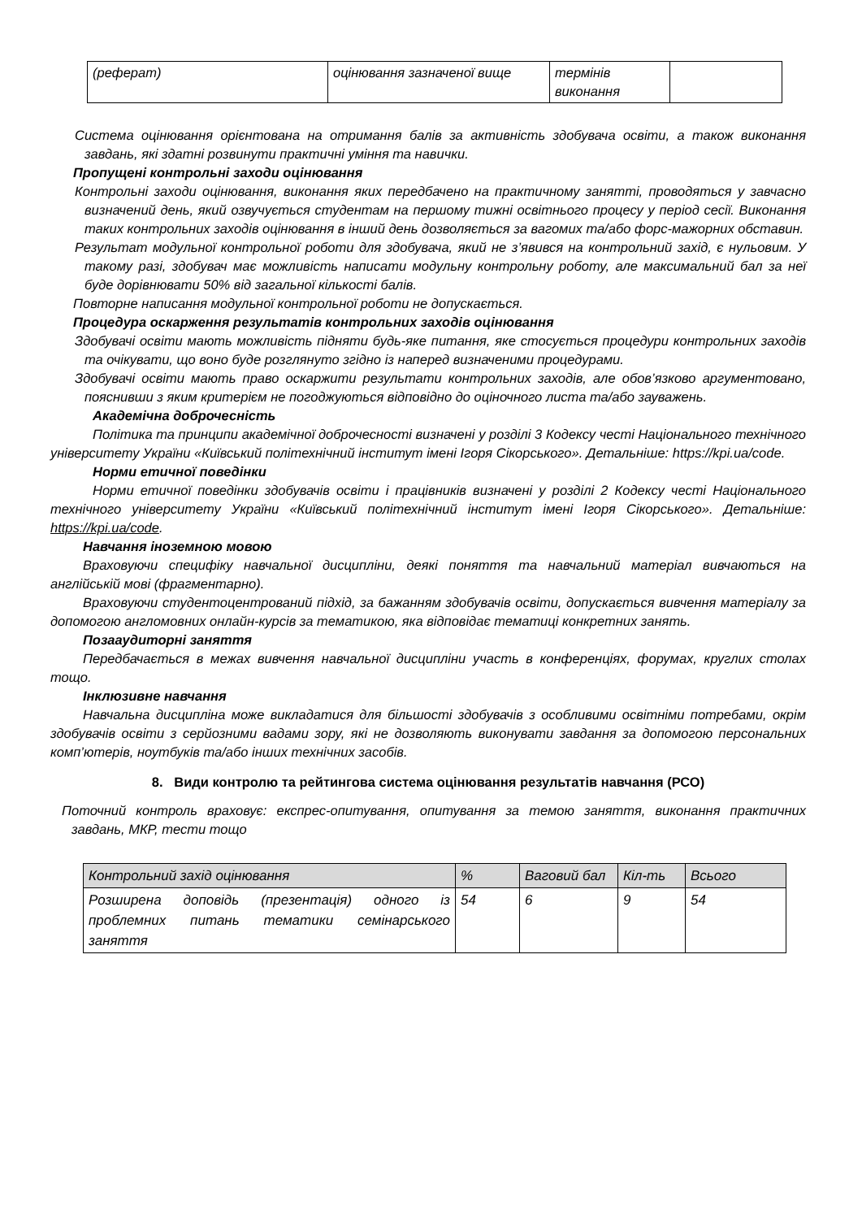| (реферат) | оцінювання зазначеної вище | термінів виконання | |
Система оцінювання орієнтована на отримання балів за активність здобувача освіти, а також виконання завдань, які здатні розвинути практичні уміння та навички.
Пропущені контрольні заходи оцінювання
Контрольні заходи оцінювання, виконання яких передбачено на практичному занятті, проводяться у завчасно визначений день, який озвучується студентам на першому тижні освітнього процесу у період сесії. Виконання таких контрольних заходів оцінювання в інший день дозволяється за вагомих та/або форс-мажорних обставин.
Результат модульної контрольної роботи для здобувача, який не з’явився на контрольний захід, є нульовим. У такому разі, здобувач має можливість написати модульну контрольну роботу, але максимальний бал за неї буде дорівнювати 50% від загальної кількості балів.
Повторне написання модульної контрольної роботи не допускається.
Процедура оскарження результатів контрольних заходів оцінювання
Здобувачі освіти мають можливість підняти будь-яке питання, яке стосується процедури контрольних заходів та очікувати, що воно буде розглянуто згідно із наперед визначеними процедурами.
Здобувачі освіти мають право оскаржити результати контрольних заходів, але обов’язково аргументовано, пояснивши з яким критерієм не погоджуються відповідно до оціночного листа та/або зауважень.
Академічна доброчесність
Політика та принципи академічної доброчесності визначені у розділі 3 Кодексу честі Національного технічного університету України «Київський політехнічний інститут імені Ігоря Сікорського». Детальніше: https://kpi.ua/code.
Норми етичної поведінки
Норми етичної поведінки здобувачів освіти і працівників визначені у розділі 2 Кодексу честі Національного технічного університету України «Київський політехнічний інститут імені Ігоря Сікорського». Детальніше: https://kpi.ua/code.
Навчання іноземною мовою
Враховуючи специфіку навчальної дисципліни, деякі поняття та навчальний матеріал вивчаються на англійській мові (фрагментарно).
Враховуючи студентоцентрований підхід, за бажанням здобувачів освіти, допускається вивчення матеріалу за допомогою англомовних онлайн-курсів за тематикою, яка відповідає тематиці конкретних занять.
Позааудиторні заняття
Передбачається в межах вивчення навчальної дисципліни участь в конференціях, форумах, круглих столах тощо.
Інклюзивне навчання
Навчальна дисципліна може викладатися для більшості здобувачів з особливими освітніми потребами, окрім здобувачів освіти з серйозними вадами зору, які не дозволяють виконувати завдання за допомогою персональних комп’ютерів, ноутбуків та/або інших технічних засобів.
8. Види контролю та рейтингова система оцінювання результатів навчання (РСО)
Поточний контроль враховує: експрес-опитування, опитування за темою заняття, виконання практичних завдань, МКР, тести тощо
| Контрольний захід оцінювання | % | Ваговий бал | Кіл-ть | Всього |
| --- | --- | --- | --- | --- |
| Розширена доповідь (презентація) одного із проблемних питань тематики семінарського заняття | 54 | 6 | 9 | 54 |